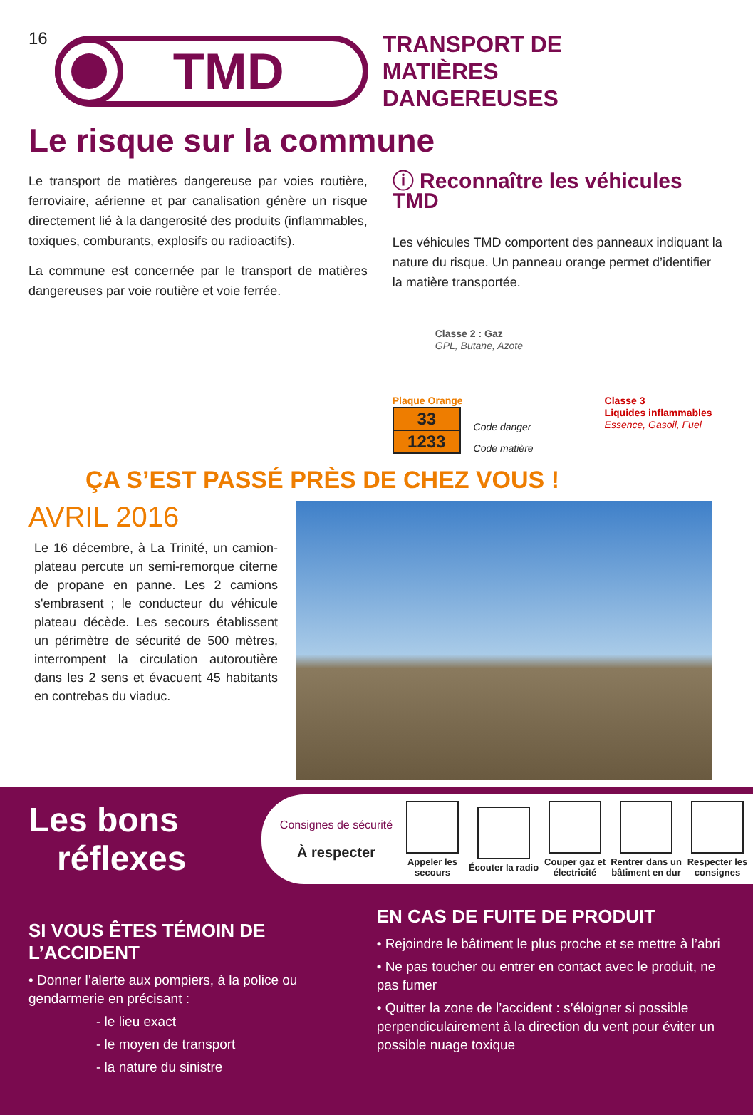16
TMD
TRANSPORT DE
MATIÈRES
DANGEREUSES
Le risque sur la commune
Le transport de matières dangereuse par voies routière, ferroviaire, aérienne et par canalisation génère un risque directement lié à la dangerosité des produits (inflammables, toxiques, comburants, explosifs ou radioactifs).
La commune est concernée par le transport de matières dangereuses par voie routière et voie ferrée.
ⓘ Reconnaître les véhicules TMD
Les véhicules TMD comportent des panneaux indiquant la nature du risque. Un panneau orange permet d’identifier la matière transportée.
Classe 2 : Gaz
GPL, Butane, Azote
Plaque Orange
| 33 |
| 1233 |
Code danger
Code matière
Classe 3
Liquides inflammables
Essence, Gasoil, Fuel
ÇA S’EST PASSÉ PRÈS DE CHEZ VOUS !
AVRIL 2016
Le 16 décembre, à La Trinité, un camion-plateau percute un semi-remorque citerne de propane en panne. Les 2 camions s'embrasent ; le conducteur du véhicule plateau décède. Les secours établissent un périmètre de sécurité de 500 mètres, interrompent la circulation autoroutière dans les 2 sens et évacuent 45 habitants en contrebas du viaduc.
Les bons
réflexes
Consignes de sécurité
À respecter
Appeler les secours
Écouter la radio
Couper gaz et électricité
Rentrer dans un bâtiment en dur
Respecter les consignes
SI VOUS ÊTES TÉMOIN DE L’ACCIDENT
• Donner l’alerte aux pompiers, à la police ou gendarmerie en précisant :
- le lieu exact
- le moyen de transport
- la nature du sinistre
EN CAS DE FUITE DE PRODUIT
• Rejoindre le bâtiment le plus proche et se mettre à l’abri
• Ne pas toucher ou entrer en contact avec le produit, ne pas fumer
• Quitter la zone de l’accident : s’éloigner si possible perpendiculairement à la direction du vent pour éviter un possible nuage toxique